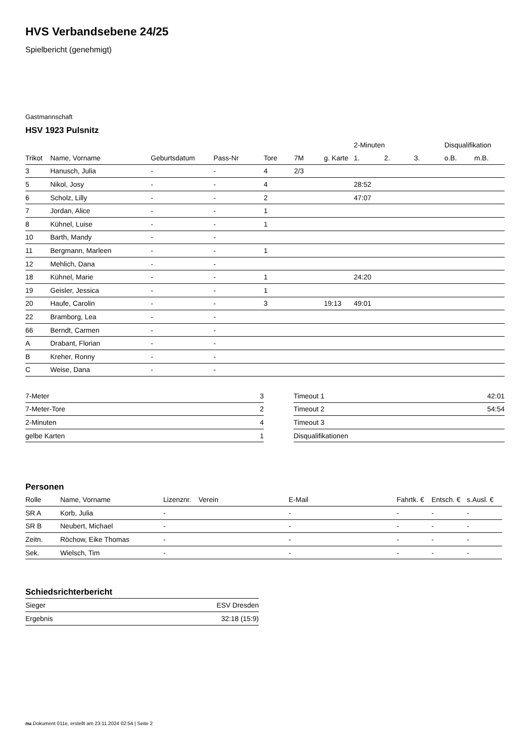HVS Verbandsebene 24/25
Spielbericht (genehmigt)
Gastmannschaft
HSV 1923 Pulsnitz
| | | | | | | | 2-Minuten | | | Disqualifikation | |
| --- | --- | --- | --- | --- | --- | --- | --- | --- | --- | --- | --- |
| Trikot | Name, Vorname | Geburtsdatum | Pass-Nr | Tore | 7M | g. Karte | 1. | 2. | 3. | o.B. | m.B. |
| 3 | Hanusch, Julia | - | - | 4 | 2/3 | | | | | | |
| 5 | Nikol, Josy | - | - | 4 | | | 28:52 | | | | |
| 6 | Scholz, Lilly | - | - | 2 | | | 47:07 | | | | |
| 7 | Jordan, Alice | - | - | 1 | | | | | | | |
| 8 | Kühnel, Luise | - | - | 1 | | | | | | | |
| 10 | Barth, Mandy | - | - | | | | | | | | |
| 11 | Bergmann, Marleen | - | - | 1 | | | | | | | |
| 12 | Mehlich, Dana | - | - | | | | | | | | |
| 18 | Kühnel, Marie | - | - | 1 | | | 24:20 | | | | |
| 19 | Geisler, Jessica | - | - | 1 | | | | | | | |
| 20 | Haufe, Carolin | - | - | 3 | | 19:13 | 49:01 | | | | |
| 22 | Bramborg, Lea | - | - | | | | | | | | |
| 66 | Berndt, Carmen | - | - | | | | | | | | |
| A | Drabant, Florian | - | - | | | | | | | | |
| B | Kreher, Ronny | - | - | | | | | | | | |
| C | Weise, Dana | - | - | | | | | | | | |
| 7-Meter | 3 |
| 7-Meter-Tore | 2 |
| 2-Minuten | 4 |
| gelbe Karten | 1 |
| Timeout 1 | 42:01 |
| Timeout 2 | 54:54 |
| Timeout 3 | |
| Disqualifikationen | |
Personen
| Rolle | Name, Vorname | Lizenznr. | Verein | E-Mail | Fahrtk. € | Entsch. € | s.Ausl. € |
| --- | --- | --- | --- | --- | --- | --- | --- |
| SR A | Korb, Julia | - | | - | - | - | - |
| SR B | Neubert, Michael | - | | - | - | - | - |
| Zeitn. | Röchow, Eike Thomas | - | | - | - | - | - |
| Sek. | Wielsch, Tim | - | | - | - | - | - |
Schiedsrichterbericht
| Sieger | ESV Dresden |
| Ergebnis | 32:18 (15:9) |
nu.Dokument 011e, erstellt am 23.11.2024 02:54 | Seite 2